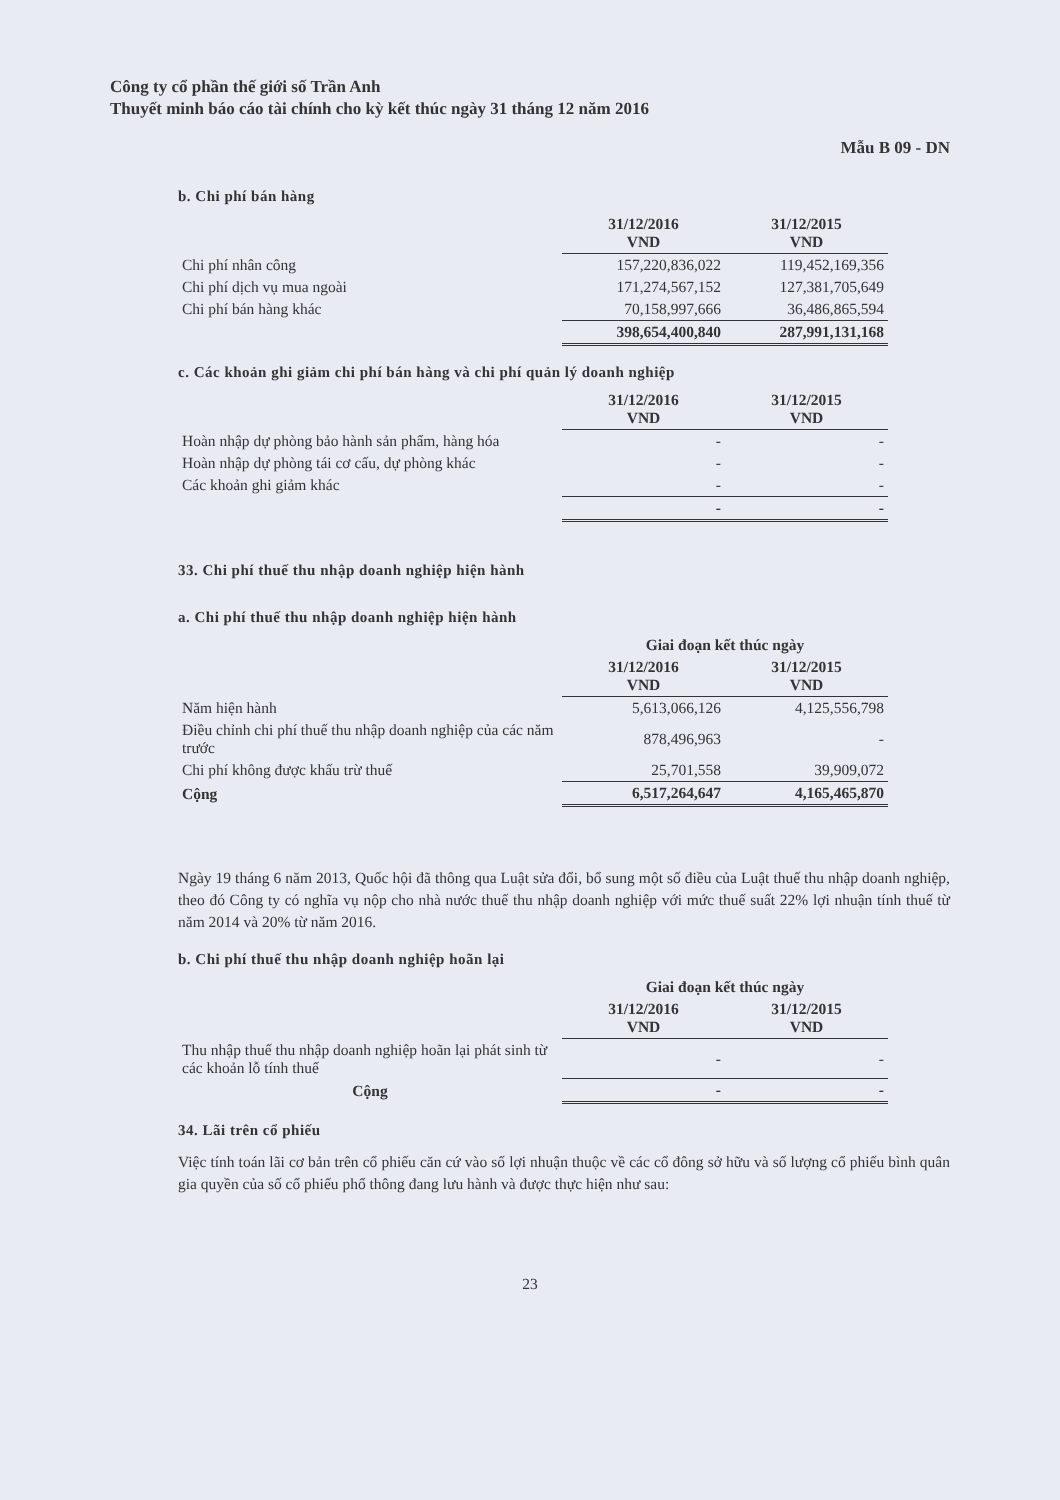Công ty cổ phần thế giới số Trần Anh
Thuyết minh báo cáo tài chính cho kỳ kết thúc ngày 31 tháng 12 năm 2016
Mẫu B 09 - DN
b. Chi phí bán hàng
| | 31/12/2016 VND | 31/12/2015 VND |
| Chi phí nhân công | 157,220,836,022 | 119,452,169,356 |
| Chi phí dịch vụ mua ngoài | 171,274,567,152 | 127,381,705,649 |
| Chi phí bán hàng khác | 70,158,997,666 | 36,486,865,594 |
| | 398,654,400,840 | 287,991,131,168 |
c. Các khoản ghi giảm chi phí bán hàng và chi phí quản lý doanh nghiệp
| | 31/12/2016 VND | 31/12/2015 VND |
| Hoàn nhập dự phòng bảo hành sản phẩm, hàng hóa | - | - |
| Hoàn nhập dự phòng tái cơ cấu, dự phòng khác | - | - |
| Các khoản ghi giảm khác | - | - |
| | - | - |
33. Chi phí thuế thu nhập doanh nghiệp hiện hành
a. Chi phí thuế thu nhập doanh nghiệp hiện hành
| | Giai đoạn kết thúc ngày | |
| | 31/12/2016 VND | 31/12/2015 VND |
| Năm hiện hành | 5,613,066,126 | 4,125,556,798 |
| Điều chỉnh chi phí thuế thu nhập doanh nghiệp của các năm trước | 878,496,963 | - |
| Chi phí không được khấu trừ thuế | 25,701,558 | 39,909,072 |
| Cộng | 6,517,264,647 | 4,165,465,870 |
Ngày 19 tháng 6 năm 2013, Quốc hội đã thông qua Luật sửa đổi, bổ sung một số điều của Luật thuế thu nhập doanh nghiệp, theo đó Công ty có nghĩa vụ nộp cho nhà nước thuế thu nhập doanh nghiệp với mức thuế suất 22% lợi nhuận tính thuế từ năm 2014 và 20% từ năm 2016.
b. Chi phí thuế thu nhập doanh nghiệp hoãn lại
| | Giai đoạn kết thúc ngày | |
| | 31/12/2016 VND | 31/12/2015 VND |
| Thu nhập thuế thu nhập doanh nghiệp hoãn lại phát sinh từ các khoản lỗ tính thuế | - | - |
| Cộng | - | - |
34. Lãi trên cổ phiếu
Việc tính toán lãi cơ bản trên cổ phiếu căn cứ vào số lợi nhuận thuộc về các cổ đông sở hữu và số lượng cổ phiếu bình quân gia quyền của số cổ phiếu phổ thông đang lưu hành và được thực hiện như sau:
23